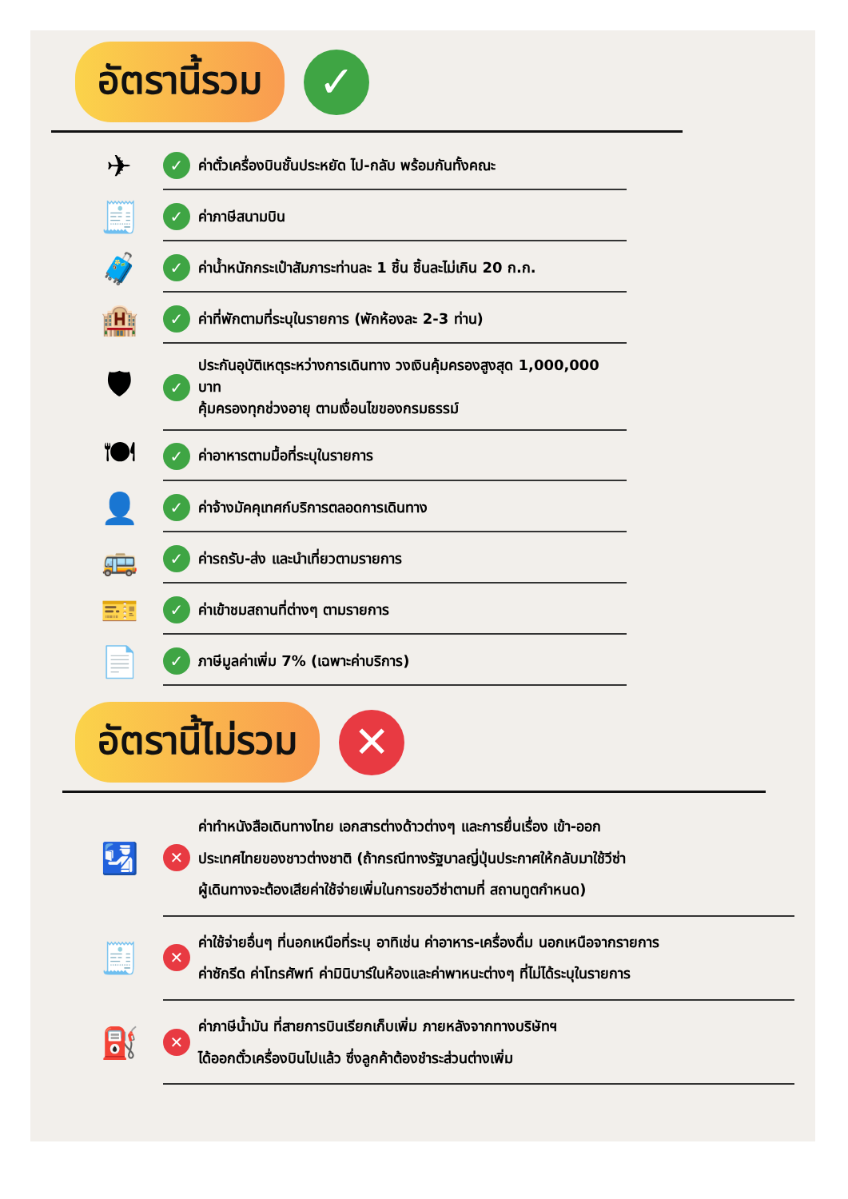อัตรานี้รวม
✓
✈
✓ ค่าตั๋วเครื่องบินชั้นประหยัด ไป-กลับ พร้อมกันทั้งคณะ
🧾
✓ ค่าภาษีสนามบิน
🧳
✓ ค่าน้ำหนักกระเป๋าสัมภาระท่านละ 1 ชิ้น ชิ้นละไม่เกิน 20 ก.ก.
🏨
✓ ค่าที่พักตามที่ระบุในรายการ (พักห้องละ 2-3 ท่าน)
🛡
✓ ประกันอุบัติเหตุระหว่างการเดินทาง วงเงินคุ้มครองสูงสุด 1,000,000 บาท
คุ้มครองทุกช่วงอายุ ตามเงื่อนไขของกรมธรรม์
🍽
✓ ค่าอาหารตามมื้อที่ระบุในรายการ
👤
✓ ค่าจ้างมัคคุเทศก์บริการตลอดการเดินทาง
🚌
✓ ค่ารถรับ-ส่ง และนำเที่ยวตามรายการ
🎫
✓ ค่าเข้าชมสถานที่ต่างๆ ตามรายการ
📄
✓ ภาษีมูลค่าเพิ่ม 7% (เฉพาะค่าบริการ)
อัตรานี้ไม่รวม
✕
🛂
✕ ค่าทำหนังสือเดินทางไทย เอกสารต่างด้าวต่างๆ และการยื่นเรื่อง เข้า-ออก
ประเทศไทยของชาวต่างชาติ (ถ้ากรณีทางรัฐบาลญี่ปุ่นประกาศให้กลับมาใช้วีซ่า
ผู้เดินทางจะต้องเสียค่าใช้จ่ายเพิ่มในการขอวีซ่าตามที่ สถานทูตกำหนด)
🧾
✕ ค่าใช้จ่ายอื่นๆ ที่นอกเหนือที่ระบุ อาทิเช่น ค่าอาหาร-เครื่องดื่ม นอกเหนือจากรายการ
ค่าซักรีด ค่าโทรศัพท์ ค่ามินิบาร์ในห้องและค่าพาหนะต่างๆ ที่ไม่ได้ระบุในรายการ
⛽
✕ ค่าภาษีน้ำมัน ที่สายการบินเรียกเก็บเพิ่ม ภายหลังจากทางบริษัทฯ
ได้ออกตั๋วเครื่องบินไปแล้ว ซึ่งลูกค้าต้องชำระส่วนต่างเพิ่ม